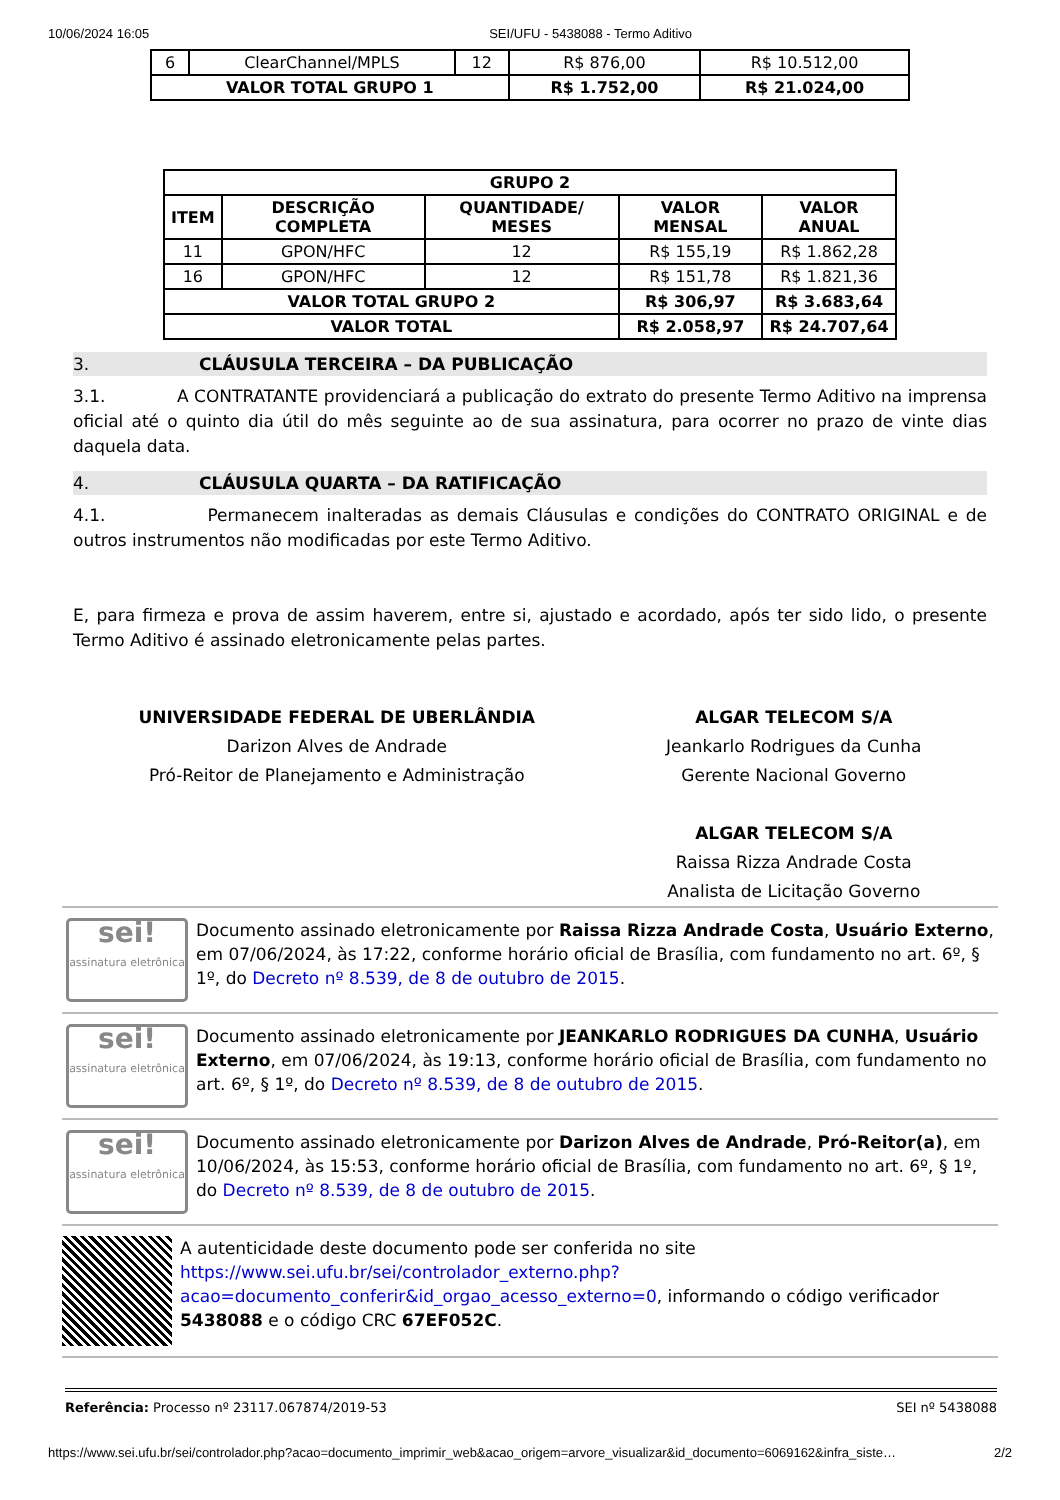10/06/2024 16:05 SEI/UFU - 5438088 - Termo Aditivo
| 6 | ClearChannel/MPLS | 12 | R$ 876,00 | R$ 10.512,00 |
| VALOR TOTAL GRUPO 1 | | | R$ 1.752,00 | R$ 21.024,00 |
| GRUPO 2 | | | | |
| ITEM | DESCRIÇÃO COMPLETA | QUANTIDADE/ MESES | VALOR MENSAL | VALOR ANUAL |
| 11 | GPON/HFC | 12 | R$ 155,19 | R$ 1.862,28 |
| 16 | GPON/HFC | 12 | R$ 151,78 | R$ 1.821,36 |
| VALOR TOTAL GRUPO 2 | | | R$ 306,97 | R$ 3.683,64 |
| VALOR TOTAL | | | R$ 2.058,97 | R$ 24.707,64 |
3. CLÁUSULA TERCEIRA – DA PUBLICAÇÃO
3.1. A CONTRATANTE providenciará a publicação do extrato do presente Termo Aditivo na imprensa oficial até o quinto dia útil do mês seguinte ao de sua assinatura, para ocorrer no prazo de vinte dias daquela data.
4. CLÁUSULA QUARTA – DA RATIFICAÇÃO
4.1. Permanecem inalteradas as demais Cláusulas e condições do CONTRATO ORIGINAL e de outros instrumentos não modificadas por este Termo Aditivo.
E, para firmeza e prova de assim haverem, entre si, ajustado e acordado, após ter sido lido, o presente Termo Aditivo é assinado eletronicamente pelas partes.
UNIVERSIDADE FEDERAL DE UBERLÂNDIA
Darizon Alves de Andrade
Pró-Reitor de Planejamento e Administração
ALGAR TELECOM S/A
Jeankarlo Rodrigues da Cunha
Gerente Nacional Governo
ALGAR TELECOM S/A
Raissa Rizza Andrade Costa
Analista de Licitação Governo
sei!
assinatura eletrônica
Documento assinado eletronicamente por Raissa Rizza Andrade Costa, Usuário Externo, em 07/06/2024, às 17:22, conforme horário oficial de Brasília, com fundamento no art. 6º, § 1º, do Decreto nº 8.539, de 8 de outubro de 2015.
sei!
assinatura eletrônica
Documento assinado eletronicamente por JEANKARLO RODRIGUES DA CUNHA, Usuário Externo, em 07/06/2024, às 19:13, conforme horário oficial de Brasília, com fundamento no art. 6º, § 1º, do Decreto nº 8.539, de 8 de outubro de 2015.
sei!
assinatura eletrônica
Documento assinado eletronicamente por Darizon Alves de Andrade, Pró-Reitor(a), em 10/06/2024, às 15:53, conforme horário oficial de Brasília, com fundamento no art. 6º, § 1º, do Decreto nº 8.539, de 8 de outubro de 2015.
A autenticidade deste documento pode ser conferida no site https://www.sei.ufu.br/sei/controlador_externo.php?acao=documento_conferir&id_orgao_acesso_externo=0, informando o código verificador 5438088 e o código CRC 67EF052C.
Referência: Processo nº 23117.067874/2019-53 SEI nº 5438088
https://www.sei.ufu.br/sei/controlador.php?acao=documento_imprimir_web&acao_origem=arvore_visualizar&id_documento=6069162&infra_siste… 2/2